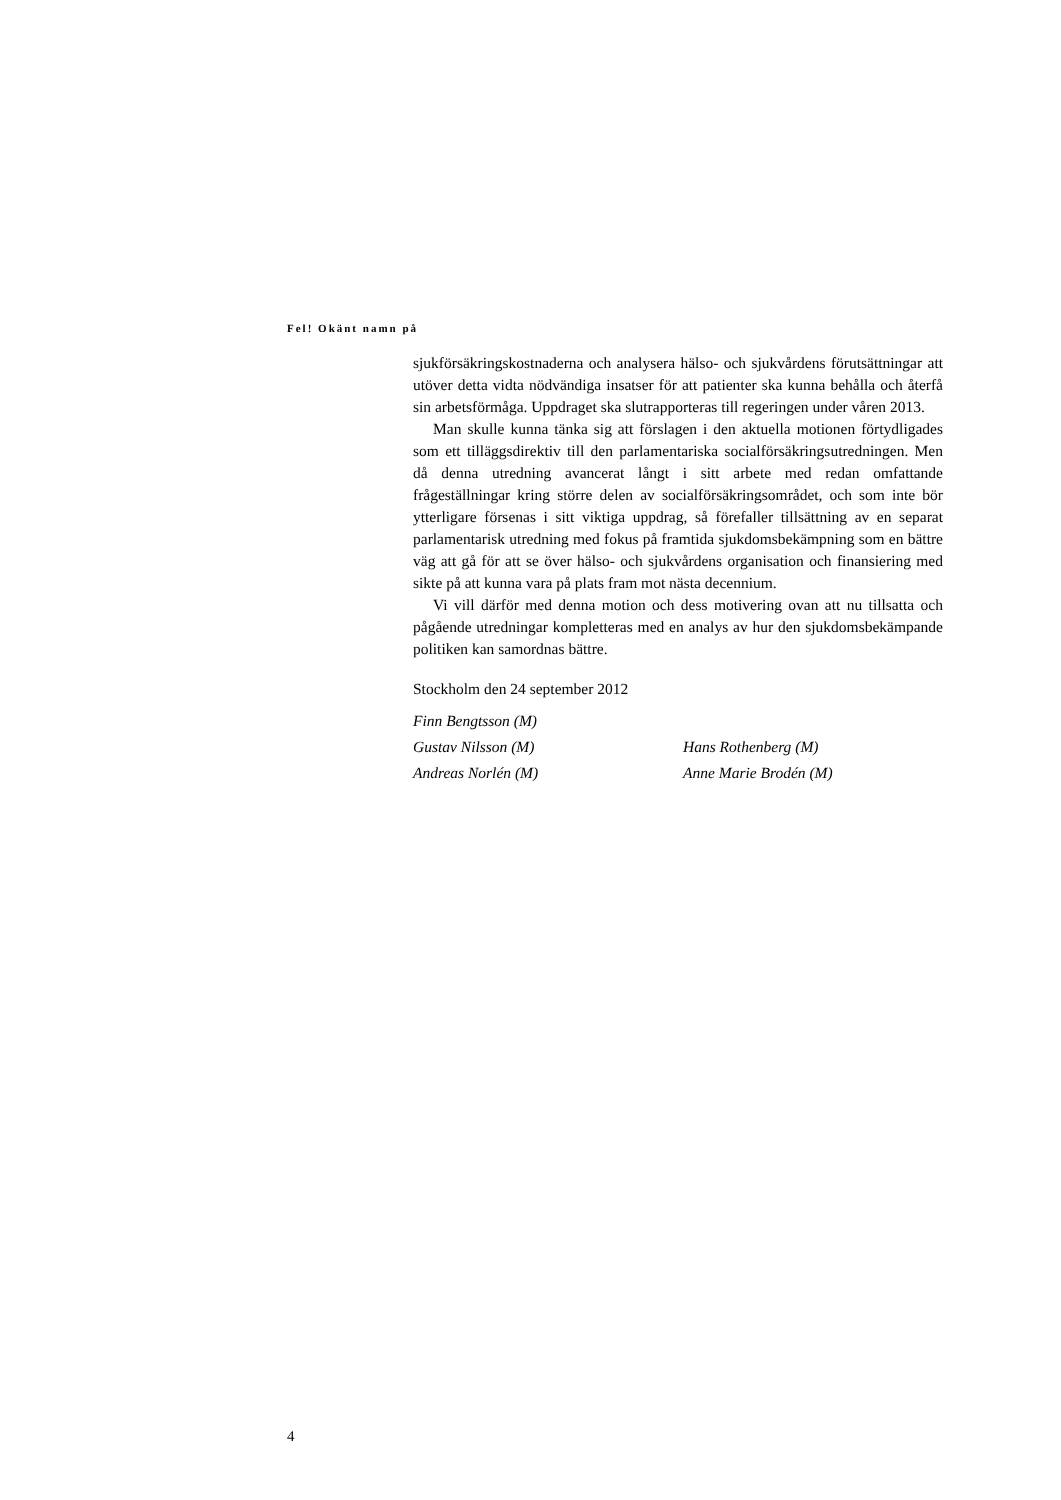Fel! Okänt namn på
sjukförsäkringskostnaderna och analysera hälso- och sjukvårdens förutsättningar att utöver detta vidta nödvändiga insatser för att patienter ska kunna behålla och återfå sin arbetsförmåga. Uppdraget ska slutrapporteras till regeringen under våren 2013.
Man skulle kunna tänka sig att förslagen i den aktuella motionen förtydligades som ett tilläggsdirektiv till den parlamentariska socialförsäkringsutredningen. Men då denna utredning avancerat långt i sitt arbete med redan omfattande frågeställningar kring större delen av socialförsäkringsområdet, och som inte bör ytterligare försenas i sitt viktiga uppdrag, så förefaller tillsättning av en separat parlamentarisk utredning med fokus på framtida sjukdomsbekämpning som en bättre väg att gå för att se över hälso- och sjukvårdens organisation och finansiering med sikte på att kunna vara på plats fram mot nästa decennium.
Vi vill därför med denna motion och dess motivering ovan att nu tillsatta och pågående utredningar kompletteras med en analys av hur den sjukdomsbekämpande politiken kan samordnas bättre.
Stockholm den 24 september 2012
Finn Bengtsson (M)
Gustav Nilsson (M)
Hans Rothenberg (M)
Andreas Norlén (M)
Anne Marie Brodén (M)
4